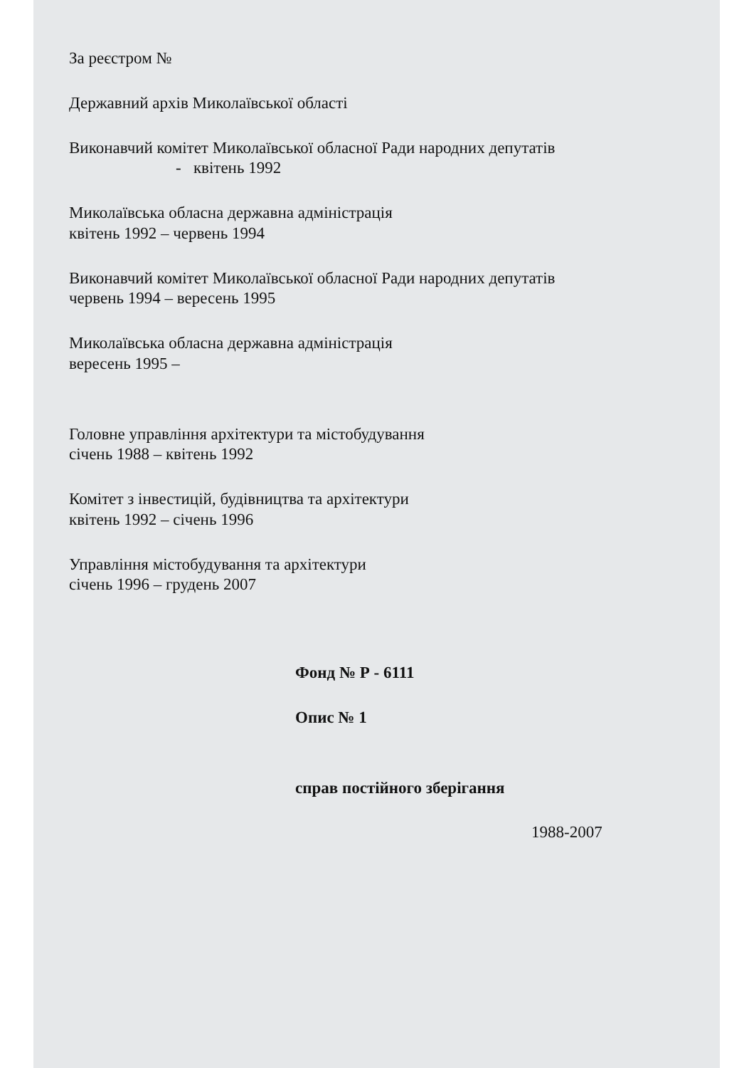За реєстром №
Державний архів Миколаївської області
Виконавчий комітет Миколаївської обласної Ради народних депутатів
- квітень 1992
Миколаївська обласна державна адміністрація
квітень 1992 – червень 1994
Виконавчий комітет Миколаївської обласної Ради народних депутатів
червень 1994 – вересень 1995
Миколаївська обласна державна адміністрація
вересень 1995 –
Головне управління архітектури та містобудування
січень 1988 – квітень 1992
Комітет з інвестицій, будівництва та архітектури
квітень 1992 – січень 1996
Управління містобудування та архітектури
січень 1996 – грудень 2007
Фонд № Р - 6111
Опис № 1
справ постійного зберігання
1988-2007